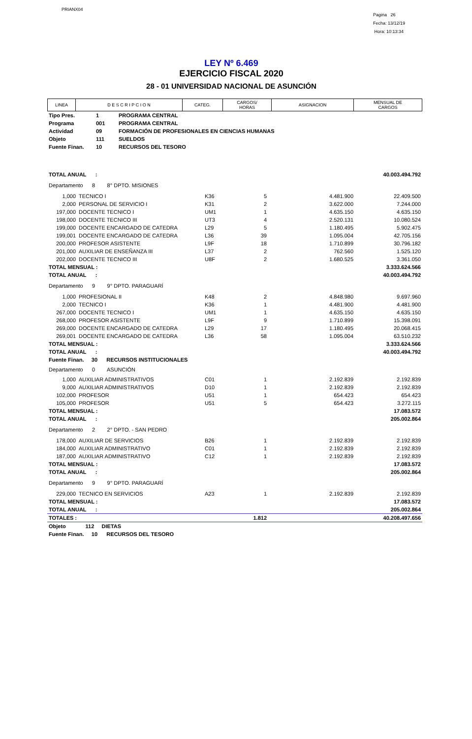PRIANX04
Pagina 26
Fecha: 13/12/19
Hora: 10:13:34
LEY Nº 6.469
EJERCICIO FISCAL 2020
28 - 01 UNIVERSIDAD NACIONAL DE ASUNCIÓN
| LINEA | D E S C R I P C I O N | CATEG. | CARGOS/ HORAS | ASIGNACION | MENSUAL DE CARGOS |
| Tipo Pres. | 1 | PROGRAMA CENTRAL |
| Programa | 001 | PROGRAMA CENTRAL |
| Actividad | 09 | FORMACIÓN DE PROFESIONALES EN CIENCIAS HUMANAS |
| Objeto | 111 | SUELDOS |
| Fuente Finan. | 10 | RECURSOS DEL TESORO |
| TOTAL ANUAL : | | | | | 40.003.494.792 |
| Departamento 8 8° DPTO. MISIONES | | | | | |
| 1,000 | TECNICO I | K36 | 5 | 4.481.900 | 22.409.500 |
| 2,000 | PERSONAL DE SERVICIO I | K31 | 2 | 3.622.000 | 7.244.000 |
| 197,000 | DOCENTE TECNICO I | UM1 | 1 | 4.635.150 | 4.635.150 |
| 198,000 | DOCENTE TECNICO III | UT3 | 4 | 2.520.131 | 10.080.524 |
| 199,000 | DOCENTE ENCARGADO DE CATEDRA | L29 | 5 | 1.180.495 | 5.902.475 |
| 199,001 | DOCENTE ENCARGADO DE CATEDRA | L36 | 39 | 1.095.004 | 42.705.156 |
| 200,000 | PROFESOR ASISTENTE | L9F | 18 | 1.710.899 | 30.796.182 |
| 201,000 | AUXILIAR DE ENSEÑANZA III | L37 | 2 | 762.560 | 1.525.120 |
| 202,000 | DOCENTE TECNICO III | U8F | 2 | 1.680.525 | 3.361.050 |
| TOTAL MENSUAL : | | | | | 3.333.624.566 |
| TOTAL ANUAL : | | | | | 40.003.494.792 |
| Departamento 9 9° DPTO. PARAGUARÍ | | | | | |
| 1,000 | PROFESIONAL II | K48 | 2 | 4.848.980 | 9.697.960 |
| 2,000 | TECNICO I | K36 | 1 | 4.481.900 | 4.481.900 |
| 267,000 | DOCENTE TECNICO I | UM1 | 1 | 4.635.150 | 4.635.150 |
| 268,000 | PROFESOR ASISTENTE | L9F | 9 | 1.710.899 | 15.398.091 |
| 269,000 | DOCENTE ENCARGADO DE CATEDRA | L29 | 17 | 1.180.495 | 20.068.415 |
| 269,001 | DOCENTE ENCARGADO DE CATEDRA | L36 | 58 | 1.095.004 | 63.510.232 |
| TOTAL MENSUAL : | | | | | 3.333.624.566 |
| TOTAL ANUAL : | | | | | 40.003.494.792 |
| Fuente Finan. 30 RECURSOS INSTITUCIONALES | | | | | |
| Departamento 0 ASUNCIÓN | | | | | |
| 1,000 | AUXILIAR ADMINISTRATIVOS | C01 | 1 | 2.192.839 | 2.192.839 |
| 9,000 | AUXILIAR ADMINISTRATIVOS | D10 | 1 | 2.192.839 | 2.192.839 |
| 102,000 | PROFESOR | U51 | 1 | 654.423 | 654.423 |
| 105,000 | PROFESOR | U51 | 5 | 654.423 | 3.272.115 |
| TOTAL MENSUAL : | | | | | 17.083.572 |
| TOTAL ANUAL : | | | | | 205.002.864 |
| Departamento 2 2° DPTO. - SAN PEDRO | | | | | |
| 178,000 | AUXILIAR DE SERVICIOS | B26 | 1 | 2.192.839 | 2.192.839 |
| 184,000 | AUXILIAR ADMINISTRATIVO | C01 | 1 | 2.192.839 | 2.192.839 |
| 187,000 | AUXILIAR ADMINISTRATIVO | C12 | 1 | 2.192.839 | 2.192.839 |
| TOTAL MENSUAL : | | | | | 17.083.572 |
| TOTAL ANUAL : | | | | | 205.002.864 |
| Departamento 9 9° DPTO. PARAGUARÍ | | | | | |
| 229,000 | TECNICO EN SERVICIOS | A23 | 1 | 2.192.839 | 2.192.839 |
| TOTAL MENSUAL : | | | | | 17.083.572 |
| TOTAL ANUAL : | | | | | 205.002.864 |
| TOTALES : | | | 1.812 | | 40.208.497.656 |
| Objeto 112 DIETAS | | | | | |
| Fuente Finan. 10 RECURSOS DEL TESORO | | | | | |